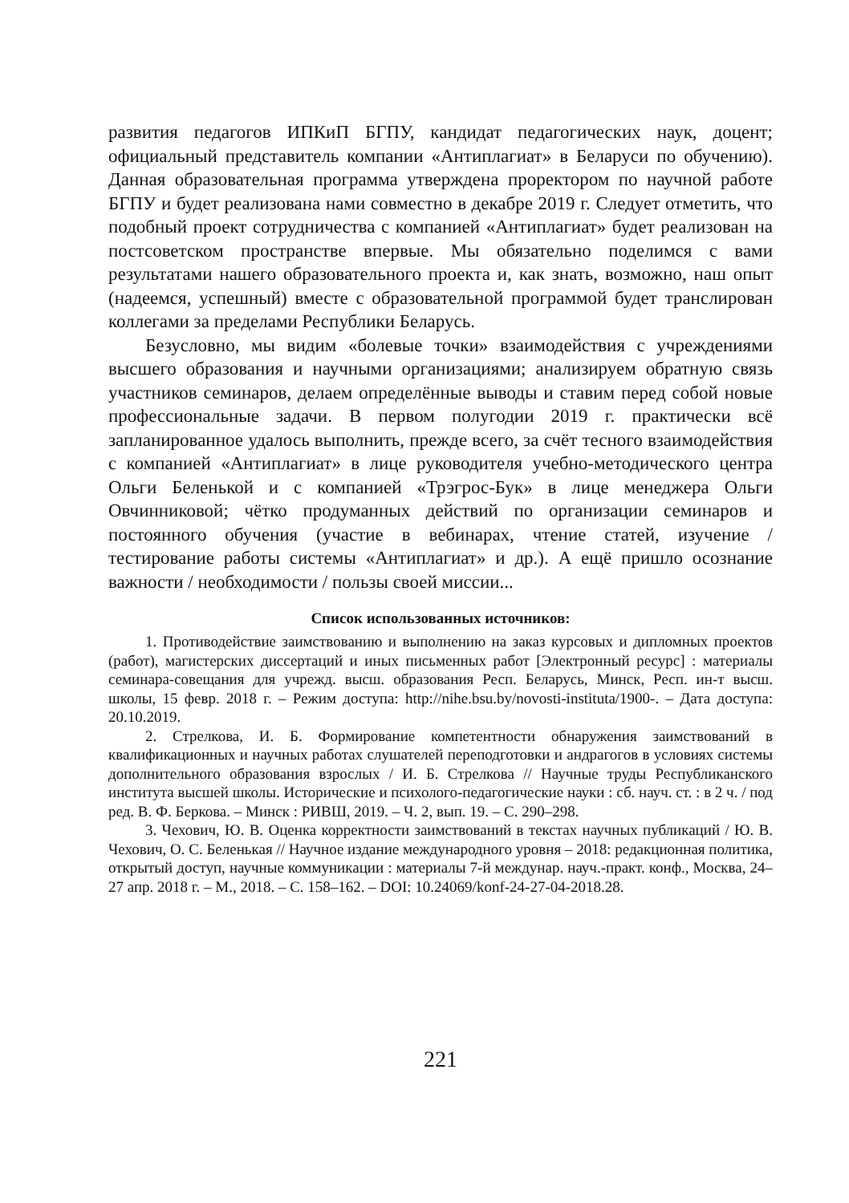развития педагогов ИПКиП БГПУ, кандидат педагогических наук, доцент; официальный представитель компании «Антиплагиат» в Беларуси по обучению). Данная образовательная программа утверждена проректором по научной работе БГПУ и будет реализована нами совместно в декабре 2019 г. Следует отметить, что подобный проект сотрудничества с компанией «Антиплагиат» будет реализован на постсоветском пространстве впервые. Мы обязательно поделимся с вами результатами нашего образовательного проекта и, как знать, возможно, наш опыт (надеемся, успешный) вместе с образовательной программой будет транслирован коллегами за пределами Республики Беларусь.
Безусловно, мы видим «болевые точки» взаимодействия с учреждениями высшего образования и научными организациями; анализируем обратную связь участников семинаров, делаем определённые выводы и ставим перед собой новые профессиональные задачи. В первом полугодии 2019 г. практически всё запланированное удалось выполнить, прежде всего, за счёт тесного взаимодействия с компанией «Антиплагиат» в лице руководителя учебно-методического центра Ольги Беленькой и с компанией «Трэгрос-Бук» в лице менеджера Ольги Овчинниковой; чётко продуманных действий по организации семинаров и постоянного обучения (участие в вебинарах, чтение статей, изучение / тестирование работы системы «Антиплагиат» и др.). А ещё пришло осознание важности / необходимости / пользы своей миссии...
Список использованных источников:
1. Противодействие заимствованию и выполнению на заказ курсовых и дипломных проектов (работ), магистерских диссертаций и иных письменных работ [Электронный ресурс] : материалы семинара-совещания для учрежд. высш. образования Респ. Беларусь, Минск, Респ. ин-т высш. школы, 15 февр. 2018 г. – Режим доступа: http://nihe.bsu.by/novosti-instituta/1900-. – Дата доступа: 20.10.2019.
2. Стрелкова, И. Б. Формирование компетентности обнаружения заимствований в квалификационных и научных работах слушателей переподготовки и андрагогов в условиях системы дополнительного образования взрослых / И. Б. Стрелкова // Научные труды Республиканского института высшей школы. Исторические и психолого-педагогические науки : сб. науч. ст. : в 2 ч. / под ред. В. Ф. Беркова. – Минск : РИВШ, 2019. – Ч. 2, вып. 19. – С. 290–298.
3. Чехович, Ю. В. Оценка корректности заимствований в текстах научных публикаций / Ю. В. Чехович, О. С. Беленькая // Научное издание международного уровня – 2018: редакционная политика, открытый доступ, научные коммуникации : материалы 7-й междунар. науч.-практ. конф., Москва, 24–27 апр. 2018 г. – М., 2018. – С. 158–162. – DOI: 10.24069/konf-24-27-04-2018.28.
221